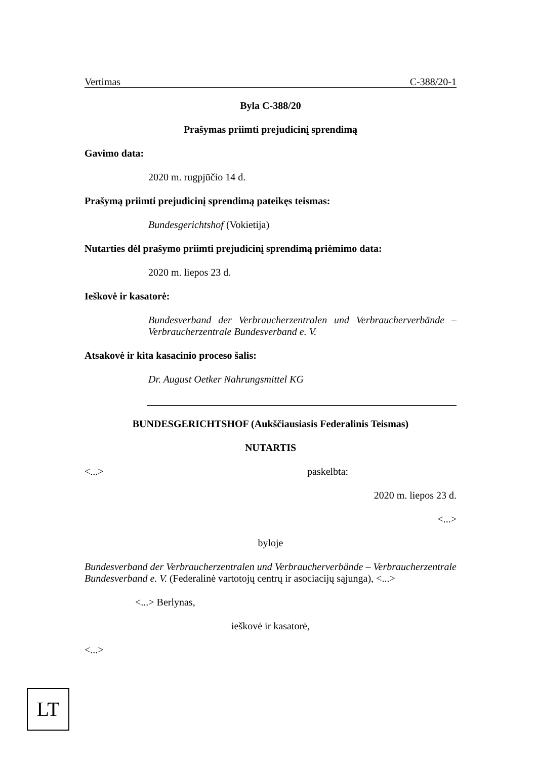Vertimas C-388/20-1
Byla C-388/20
Prašymas priimti prejudicinį sprendimą
Gavimo data:
2020 m. rugpjūčio 14 d.
Prašymą priimti prejudicinį sprendimą pateikęs teismas:
Bundesgerichtshof (Vokietija)
Nutarties dėl prašymo priimti prejudicinį sprendimą priėmimo data:
2020 m. liepos 23 d.
Ieškovė ir kasatorė:
Bundesverband der Verbraucherzentralen und Verbraucherverbände – Verbraucherzentrale Bundesverband e. V.
Atsakovė ir kita kasacinio proceso šalis:
Dr. August Oetker Nahrungsmittel KG
BUNDESGERICHTSHOF (Aukščiausiasis Federalinis Teismas)
NUTARTIS
<...> paskelbta:
2020 m. liepos 23 d.
<...>
byloje
Bundesverband der Verbraucherzentralen und Verbraucherverbände – Verbraucherzentrale Bundesverband e. V. (Federalinė vartotojų centrų ir asociacijų sąjunga), <...>
<...> Berlynas,
ieškovė ir kasatorė,
<...>
LT